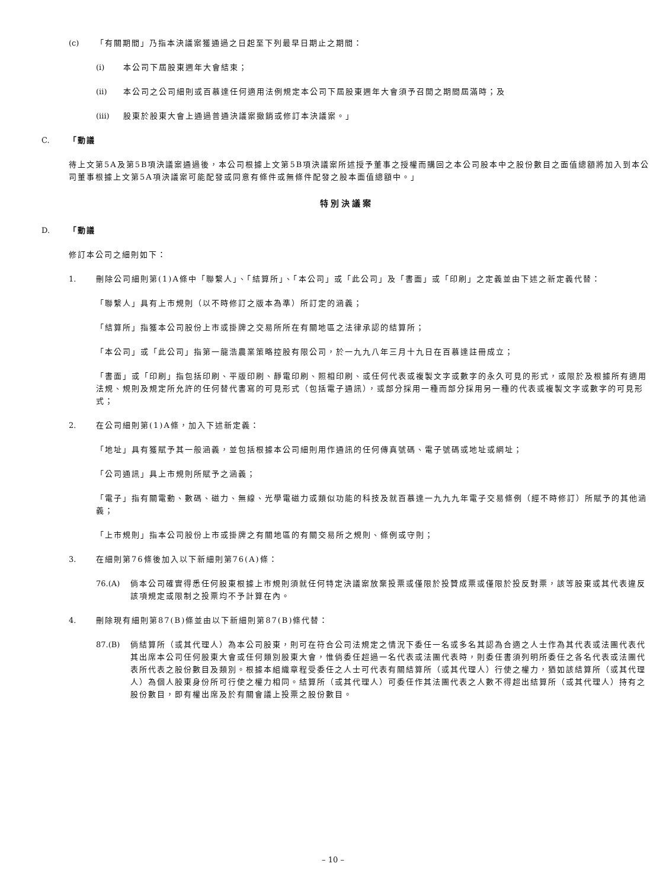(c) 「有關期間」乃指本決議案獲通過之日起至下列最早日期止之期間：
(i) 本公司下屆股東週年大會結束；
(ii) 本公司之公司細則或百慕達任何適用法例規定本公司下屆股東週年大會須予召開之期間屆滿時；及
(iii) 股東於股東大會上通過普通決議案撤銷或修訂本決議案。」
C. 「動議
待上文第5A及第5B項決議案通過後，本公司根據上文第5B項決議案所述授予董事之授權而購回之本公司股本中之股份數目之面值總額將加入到本公司董事根據上文第5A項決議案可能配發或同意有條件或無條件配發之股本面值總額中。」
特別決議案
D. 「動議
修訂本公司之細則如下：
1. 刪除公司細則第(1)A條中「聯繫人」、「結算所」、「本公司」或「此公司」及「書面」或「印刷」之定義並由下述之新定義代替：
「聯繫人」具有上市規則（以不時修訂之版本為準）所訂定的涵義；
「結算所」指獲本公司股份上市或掛牌之交易所所在有關地區之法律承認的結算所；
「本公司」或「此公司」指第一龍浩農業策略控股有限公司，於一九九八年三月十九日在百慕達註冊成立；
「書面」或「印刷」指包括印刷、平版印刷、靜電印刷、照相印刷、或任何代表或複製文字或數字的永久可見的形式，或限於及根據所有適用法規、規則及規定所允許的任何替代書寫的可見形式（包括電子通訊），或部分採用一種而部分採用另一種的代表或複製文字或數字的可見形式；
2. 在公司細則第(1)A條，加入下述新定義：
「地址」具有獲賦予其一般涵義，並包括根據本公司細則用作通訊的任何傳真號碼、電子號碼或地址或網址；
「公司通訊」具上市規則所賦予之涵義；
「電子」指有關電動、數碼、磁力、無線、光學電磁力或類似功能的科技及就百慕達一九九九年電子交易條例（經不時修訂）所賦予的其他涵義；
「上市規則」指本公司股份上市或掛牌之有關地區的有關交易所之規則、條例或守則；
3. 在細則第76條後加入以下新細則第76(A)條：
76.(A) 倘本公司確實得悉任何股東根據上市規則須就任何特定決議案放棄投票或僅限於投贊成票或僅限於投反對票，該等股東或其代表違反該項規定或限制之投票均不予計算在內。
4. 刪除現有細則第87(B)條並由以下新細則第87(B)條代替：
87.(B) 倘結算所（或其代理人）為本公司股東，則可在符合公司法規定之情況下委任一名或多名其認為合適之人士作為其代表或法團代表代其出席本公司任何股東大會或任何類別股東大會，惟倘委任超過一名代表或法團代表時，則委任書須列明所委任之各名代表或法團代表所代表之股份數目及類別。根據本組織章程受委任之人士可代表有關結算所（或其代理人）行使之權力，猶如該結算所（或其代理人）為個人股東身份所可行使之權力相同。結算所（或其代理人）可委任作其法團代表之人數不得超出結算所（或其代理人）持有之股份數目，即有權出席及於有關會議上投票之股份數目。
– 10 –